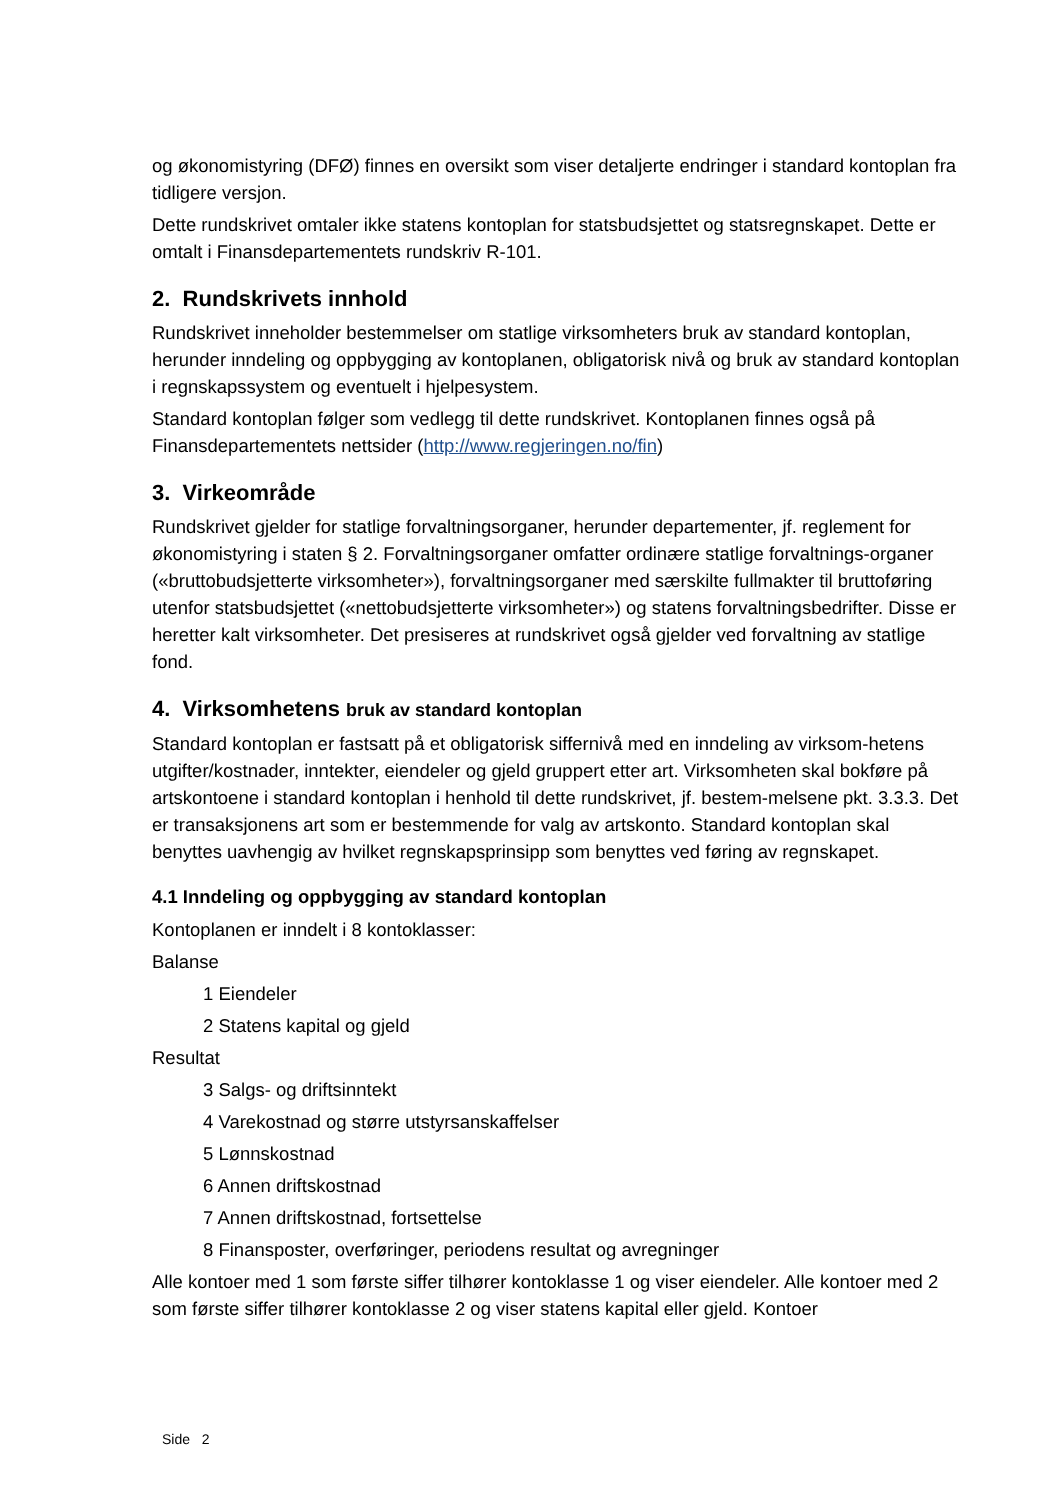og økonomistyring (DFØ) finnes en oversikt som viser detaljerte endringer i standard kontoplan fra tidligere versjon.
Dette rundskrivet omtaler ikke statens kontoplan for statsbudsjettet og statsregnskapet. Dette er omtalt i Finansdepartementets rundskriv R-101.
2. Rundskrivets innhold
Rundskrivet inneholder bestemmelser om statlige virksomheters bruk av standard kontoplan, herunder inndeling og oppbygging av kontoplanen, obligatorisk nivå og bruk av standard kontoplan i regnskapssystem og eventuelt i hjelpesystem.
Standard kontoplan følger som vedlegg til dette rundskrivet. Kontoplanen finnes også på Finansdepartementets nettsider (http://www.regjeringen.no/fin)
3. Virkeområde
Rundskrivet gjelder for statlige forvaltningsorganer, herunder departementer, jf. reglement for økonomistyring i staten § 2. Forvaltningsorganer omfatter ordinære statlige forvaltnings-organer («bruttobudsjetterte virksomheter»), forvaltningsorganer med særskilte fullmakter til bruttoføring utenfor statsbudsjettet («nettobudsjetterte virksomheter») og statens forvaltningsbedrifter. Disse er heretter kalt virksomheter. Det presiseres at rundskrivet også gjelder ved forvaltning av statlige fond.
4. Virksomhetens bruk av standard kontoplan
Standard kontoplan er fastsatt på et obligatorisk siffernivå med en inndeling av virksom-hetens utgifter/kostnader, inntekter, eiendeler og gjeld gruppert etter art. Virksomheten skal bokføre på artskontoene i standard kontoplan i henhold til dette rundskrivet, jf. bestem-melsene pkt. 3.3.3. Det er transaksjonens art som er bestemmende for valg av artskonto. Standard kontoplan skal benyttes uavhengig av hvilket regnskapsprinsipp som benyttes ved føring av regnskapet.
4.1 Inndeling og oppbygging av standard kontoplan
Kontoplanen er inndelt i 8 kontoklasser:
Balanse
1 Eiendeler
2 Statens kapital og gjeld
Resultat
3 Salgs- og driftsinntekt
4 Varekostnad og større utstyrsanskaffelser
5 Lønnskostnad
6 Annen driftskostnad
7 Annen driftskostnad, fortsettelse
8 Finansposter, overføringer, periodens resultat og avregninger
Alle kontoer med 1 som første siffer tilhører kontoklasse 1 og viser eiendeler. Alle kontoer med 2 som første siffer tilhører kontoklasse 2 og viser statens kapital eller gjeld. Kontoer
Side 2